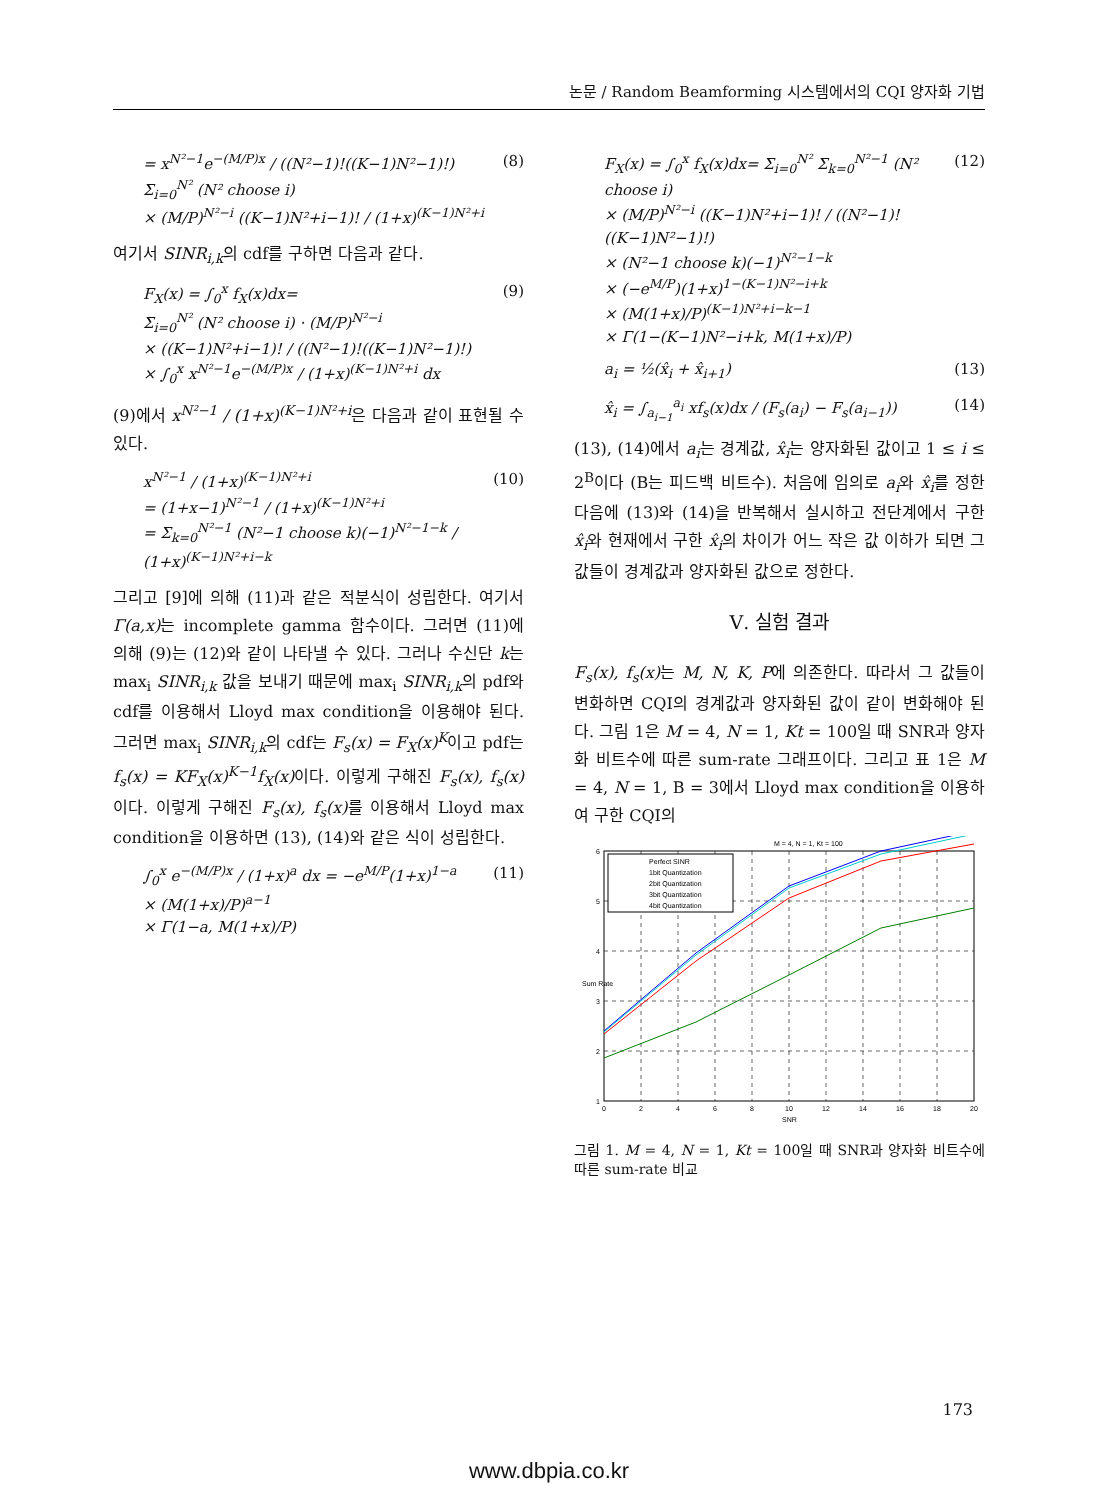논문 / Random Beamforming 시스템에서의 CQI 양자화 기법
= x<sup>N²−1</sup>e<sup>−(M/P)x</sup> / ((N²−1)!((K−1)N²−1)!) Σ<sub>i=0</sub><sup>N²</sup> (N² choose i)
× (M/P)<sup>N²−i</sup> ((K−1)N²+i−1)! / (1+x)<sup>(K−1)N²+i</sup>
(8)
여기서 SINR<sub>i,k</sub>의 cdf를 구하면 다음과 같다.
F<sub>X</sub>(x) = ∫<sub>0</sub><sup>x</sup> f<sub>X</sub>(x)dx=
Σ<sub>i=0</sub><sup>N²</sup> (N² choose i) · (M/P)<sup>N²−i</sup>
× ((K−1)N²+i−1)! / ((N²−1)!((K−1)N²−1)!)
× ∫<sub>0</sub><sup>x</sup> x<sup>N²−1</sup>e<sup>−(M/P)x</sup> / (1+x)<sup>(K−1)N²+i</sup> dx
(9)
(9)에서 x<sup>N²−1</sup> / (1+x)<sup>(K−1)N²+i</sup>은 다음과 같이 표현될 수 있다.
x<sup>N²−1</sup> / (1+x)<sup>(K−1)N²+i</sup>
= (1+x−1)<sup>N²−1</sup> / (1+x)<sup>(K−1)N²+i</sup>
= Σ<sub>k=0</sub><sup>N²−1</sup> (N²−1 choose k)(−1)<sup>N²−1−k</sup> / (1+x)<sup>(K−1)N²+i−k</sup>
(10)
그리고 [9]에 의해 (11)과 같은 적분식이 성립한다. 여기서 Γ(a,x) 는 incomplete gamma 함수이다. 그러면 (11)에 의해 (9)는 (12)와 같이 나타낼 수 있다. 그러나 수신단 k는 max<sub>i</sub> SINR<sub>i,k</sub> 값을 보내기 때문에 max<sub>i</sub> SINR<sub>i,k</sub>의 pdf와 cdf를 이용해서 Lloyd max condition을 이용해야 된다. 그러면 max<sub>i</sub> SINR<sub>i,k</sub>의 cdf는 F<sub>s</sub>(x) = F<sub>X</sub>(x)<sup>K</sup>이고 pdf는 f<sub>s</sub>(x) = KF<sub>X</sub>(x)<sup>K−1</sup>f<sub>X</sub>(x) 이다. 이렇게 구해진 F<sub>s</sub>(x), f<sub>s</sub>(x) 이다. 이렇게 구해진 F<sub>s</sub>(x), f<sub>s</sub>(x) 를 이용해서 Lloyd max condition을 이용하면 (13), (14)와 같은 식이 성립한다.
∫<sub>0</sub><sup>x</sup> e<sup>−(M/P)x</sup> / (1+x)<sup>a</sup> dx = −e<sup>M/P</sup>(1+x)<sup>1−a</sup>
× (M(1+x)/P)<sup>a−1</sup>
× Γ(1−a, M(1+x)/P)
(11)
F<sub>X</sub>(x) = ∫<sub>0</sub><sup>x</sup> f<sub>X</sub>(x)dx= Σ<sub>i=0</sub><sup>N²</sup> Σ<sub>k=0</sub><sup>N²−1</sup> (N² choose i)
× (M/P)<sup>N²−i</sup> ((K−1)N²+i−1)! / ((N²−1)!((K−1)N²−1)!)
× (N²−1 choose k)(−1)<sup>N²−1−k</sup>
× (−e<sup>M/P</sup>)(1+x)<sup>1−(K−1)N²−i+k</sup>
× (M(1+x)/P)<sup>(K−1)N²+i−k−1</sup>
× Γ(1−(K−1)N²−i+k, M(1+x)/P)
(12)
a<sub>i</sub> = ½(x̂<sub>i</sub> + x̂<sub>i+1</sub>) (13)
x̂<sub>i</sub> = ∫<sub>a<sub>i−1</sub></sub><sup>a<sub>i</sub></sup> xf<sub>s</sub>(x)dx / (F<sub>s</sub>(a<sub>i</sub>) − F<sub>s</sub>(a<sub>i−1</sub>))
(14)
(13), (14)에서 a<sub>i</sub>는 경계값, x̂<sub>i</sub>는 양자화된 값이고 1 ≤ i ≤ 2<sup>B</sup>이다 (B는 피드백 비트수). 처음에 임의로 a<sub>i</sub>와 x̂<sub>i</sub>를 정한다음에 (13)와 (14)을 반복해서 실시하고 전단계에서 구한 x̂<sub>i</sub>와 현재에서 구한 x̂<sub>i</sub>의 차이가 어느 작은 값 이하가 되면 그 값들이 경계값과 양자화된 값으로 정한다.
Ⅴ. 실험 결과
F<sub>s</sub>(x), f<sub>s</sub>(x) 는 M, N, K, P에 의존한다. 따라서 그 값들이 변화하면 CQI의 경계값과 양자화된 값이 같이 변화해야 된다. 그림 1은 M = 4, N = 1, Kt = 100일 때 SNR과 양자화 비트수에 따른 sum-rate 그래프이다. 그리고 표 1은 M = 4, N = 1, B = 3에서 Lloyd max condition을 이용하여 구한 CQI의
M = 4, N = 1, Kt = 100
Perfect SINR
1bit Quantization
2bit Quantization
3bit Quantization
4bit Quantization
1
2
3
4
5
6
0
2
4
6
8
10
12
14
16
18
20
SNR
Sum Rate
그림 1. M = 4, N = 1, Kt = 100일 때 SNR과 양자화 비트수에 따른 sum-rate 비교
173
www.dbpia.co.kr